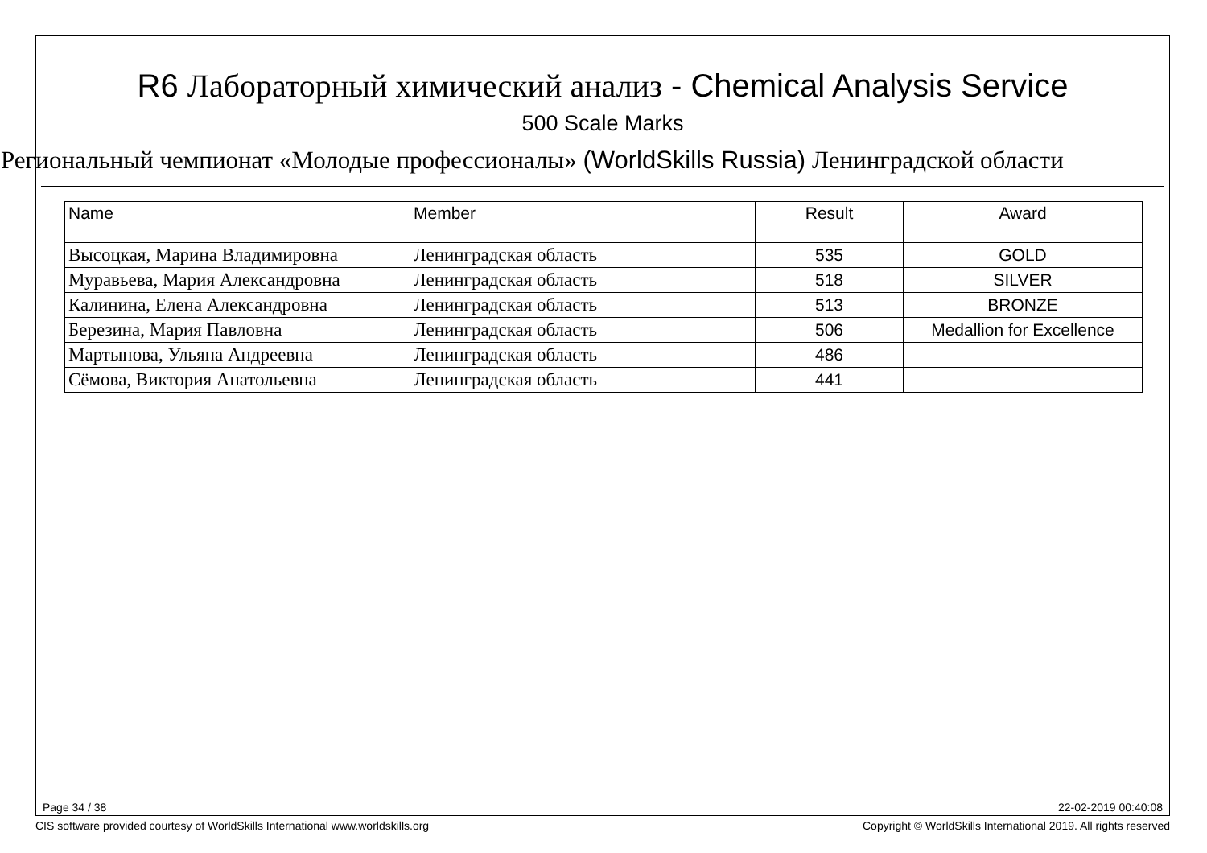R6 Лабораторный химический анализ - Chemical Analysis Service
500 Scale Marks
Региональный чемпионат «Молодые профессионалы» (WorldSkills Russia) Ленинградской области
| Name | Member | Result | Award |
| --- | --- | --- | --- |
| Высоцкая, Марина Владимировна | Ленинградская область | 535 | GOLD |
| Муравьева, Мария Александровна | Ленинградская область | 518 | SILVER |
| Калинина, Елена Александровна | Ленинградская область | 513 | BRONZE |
| Березина, Мария Павловна | Ленинградская область | 506 | Medallion for Excellence |
| Мартынова, Ульяна Андреевна | Ленинградская область | 486 | |
| Сёмова, Виктория Анатольевна | Ленинградская область | 441 | |
Page 34 / 38 22-02-2019 00:40:08
CIS software provided courtesy of WorldSkills International www.worldskills.org Copyright © WorldSkills International 2019. All rights reserved